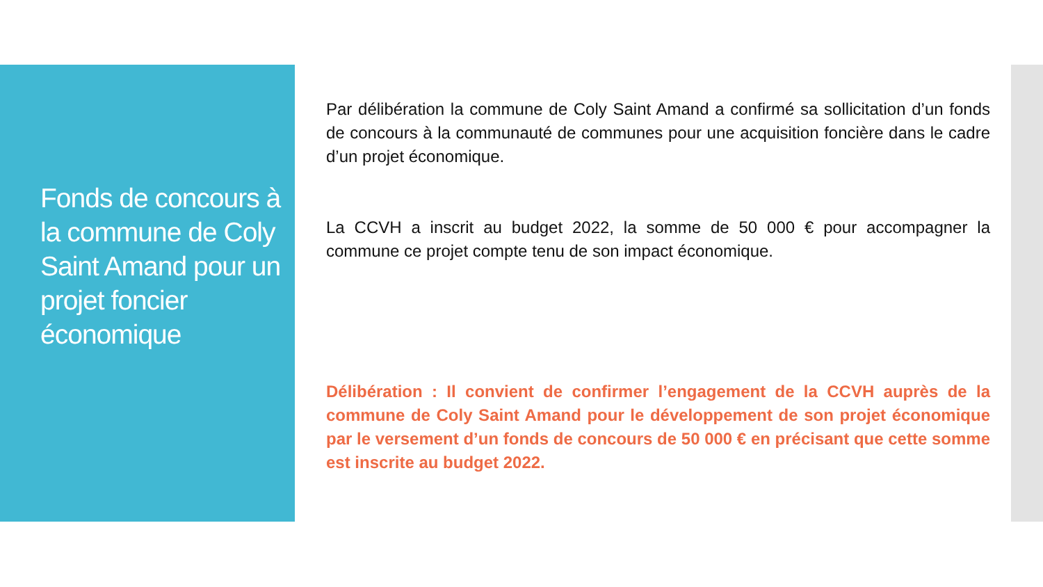Fonds de concours à la commune de Coly Saint Amand pour un projet foncier économique
Par délibération la commune de Coly Saint Amand a confirmé sa sollicitation d’un fonds de concours à la communauté de communes pour une acquisition foncière dans le cadre d’un projet économique.
La CCVH a inscrit au budget 2022, la somme de 50 000 € pour accompagner la commune ce projet compte tenu de son impact économique.
Délibération : Il convient de confirmer l’engagement de la CCVH auprès de la commune de Coly Saint Amand pour le développement de son projet économique par le versement d’un fonds de concours de 50 000 € en précisant que cette somme est inscrite au budget 2022.